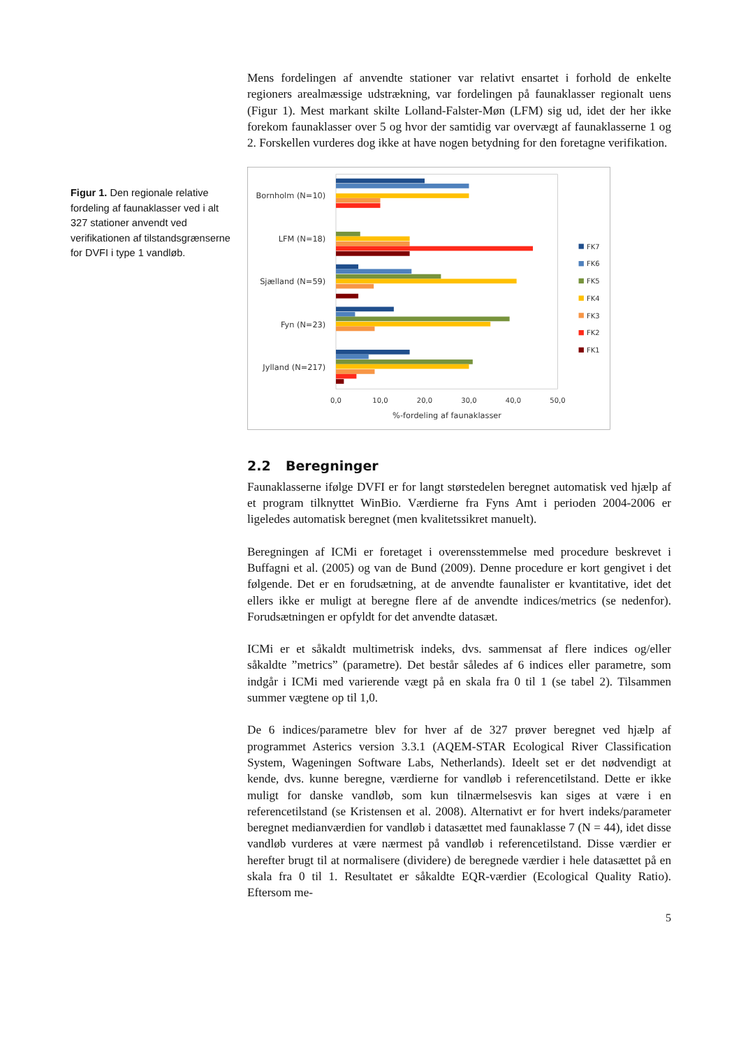Figur 1. Den regionale relative fordeling af faunaklasser ved i alt 327 stationer anvendt ved verifikationen af tilstandsgrænserne for DVFI i type 1 vandløb.
Mens fordelingen af anvendte stationer var relativt ensartet i forhold de enkelte regioners arealmæssige udstrækning, var fordelingen på faunaklasser regionalt uens (Figur 1). Mest markant skilte Lolland-Falster-Møn (LFM) sig ud, idet der her ikke forekom faunaklasser over 5 og hvor der samtidig var overvægt af faunaklasserne 1 og 2. Forskellen vurderes dog ikke at have nogen betydning for den foretagne verifikation.
Bornholm (N=10)
LFM (N=18)
Sjælland (N=59)
Fyn (N=23)
Jylland (N=217)
0,0
10,0
20,0
30,0
40,0
50,0
%-fordeling af faunaklasser
FK7
FK6
FK5
FK4
FK3
FK2
FK1
2.2 Beregninger
Faunaklasserne ifølge DVFI er for langt størstedelen beregnet automatisk ved hjælp af et program tilknyttet WinBio. Værdierne fra Fyns Amt i perioden 2004-2006 er ligeledes automatisk beregnet (men kvalitetssikret manuelt).
Beregningen af ICMi er foretaget i overensstemmelse med procedure beskrevet i Buffagni et al. (2005) og van de Bund (2009). Denne procedure er kort gengivet i det følgende. Det er en forudsætning, at de anvendte faunalister er kvantitative, idet det ellers ikke er muligt at beregne flere af de anvendte indices/metrics (se nedenfor). Forudsætningen er opfyldt for det anvendte datasæt.
ICMi er et såkaldt multimetrisk indeks, dvs. sammensat af flere indices og/eller såkaldte ”metrics” (parametre). Det består således af 6 indices eller parametre, som indgår i ICMi med varierende vægt på en skala fra 0 til 1 (se tabel 2). Tilsammen summer vægtene op til 1,0.
De 6 indices/parametre blev for hver af de 327 prøver beregnet ved hjælp af programmet Asterics version 3.3.1 (AQEM-STAR Ecological River Classification System, Wageningen Software Labs, Netherlands). Ideelt set er det nødvendigt at kende, dvs. kunne beregne, værdierne for vandløb i referencetilstand. Dette er ikke muligt for danske vandløb, som kun tilnærmelsesvis kan siges at være i en referencetilstand (se Kristensen et al. 2008). Alternativt er for hvert indeks/parameter beregnet medianværdien for vandløb i datasættet med faunaklasse 7 (N = 44), idet disse vandløb vurderes at være nærmest på vandløb i referencetilstand. Disse værdier er herefter brugt til at normalisere (dividere) de beregnede værdier i hele datasættet på en skala fra 0 til 1. Resultatet er såkaldte EQR-værdier (Ecological Quality Ratio). Eftersom me-
5